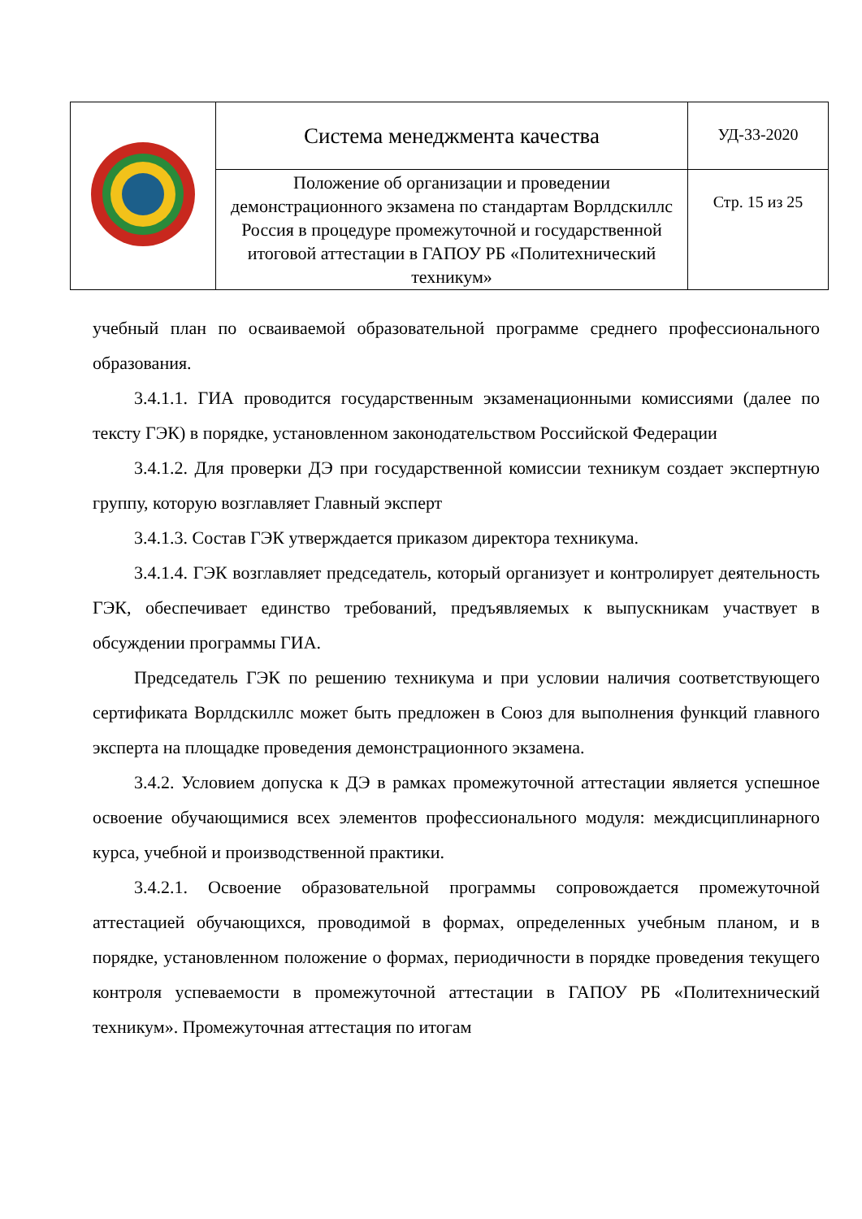| | Система менеджмента качества | УД-33-2020 |
| | Положение об организации и проведении демонстрационного экзамена по стандартам Ворлдскиллс Россия в процедуре промежуточной и государственной итоговой аттестации в ГАПОУ РБ «Политехнический техникум» | Стр. 15 из 25 |
учебный план по осваиваемой образовательной программе среднего профессионального образования.
3.4.1.1. ГИА проводится государственным экзаменационными комиссиями (далее по тексту ГЭК) в порядке, установленном законодательством Российской Федерации
3.4.1.2. Для проверки ДЭ при государственной комиссии техникум создает экспертную группу, которую возглавляет Главный эксперт
3.4.1.3. Состав ГЭК утверждается приказом директора техникума.
3.4.1.4. ГЭК возглавляет председатель, который организует и контролирует деятельность ГЭК, обеспечивает единство требований, предъявляемых к выпускникам участвует в обсуждении программы ГИА.
Председатель ГЭК по решению техникума и при условии наличия соответствующего сертификата Ворлдскиллс может быть предложен в Союз для выполнения функций главного эксперта на площадке проведения демонстрационного экзамена.
3.4.2. Условием допуска к ДЭ в рамках промежуточной аттестации является успешное освоение обучающимися всех элементов профессионального модуля: междисциплинарного курса, учебной и производственной практики.
3.4.2.1. Освоение образовательной программы сопровождается промежуточной аттестацией обучающихся, проводимой в формах, определенных учебным планом, и в порядке, установленном положение о формах, периодичности в порядке проведения текущего контроля успеваемости в промежуточной аттестации в ГАПОУ РБ «Политехнический техникум». Промежуточная аттестация по итогам